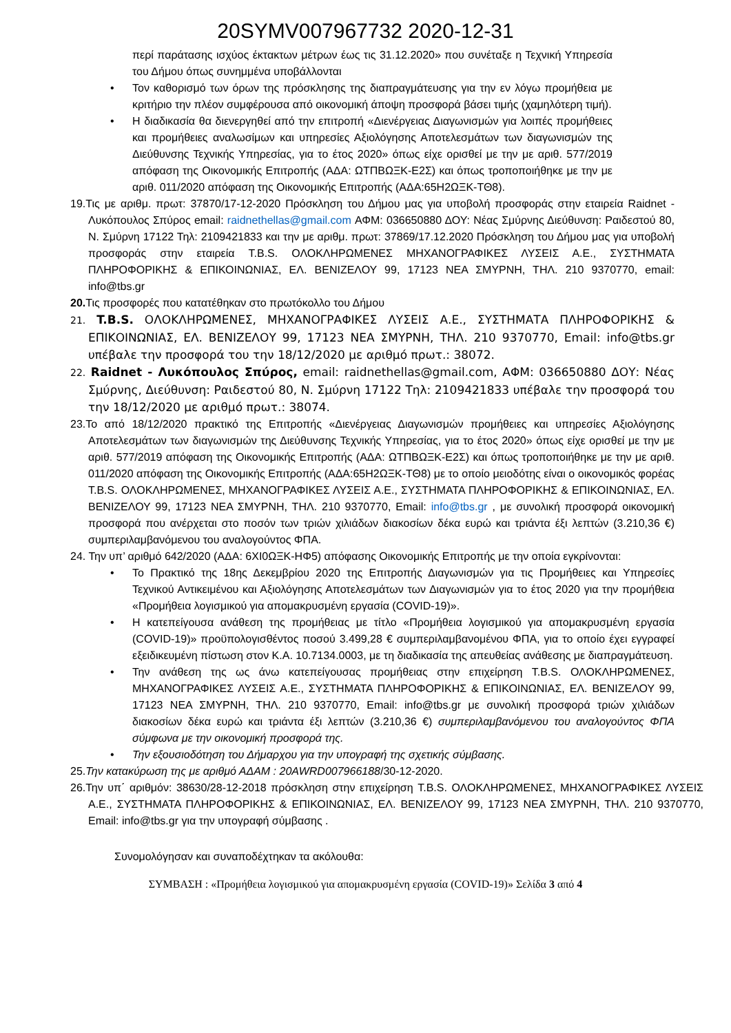20SYMV007967732 2020-12-31
περί παράτασης ισχύος έκτακτων μέτρων έως τις 31.12.2020» που συνέταξε η Τεχνική Υπηρεσία του Δήμου όπως συνημμένα υποβάλλονται
• Τον καθορισμό των όρων της πρόσκλησης της διαπραγμάτευσης για την εν λόγω προμήθεια με κριτήριο την πλέον συμφέρουσα από οικονομική άποψη προσφορά βάσει τιμής (χαμηλότερη τιμή).
• Η διαδικασία θα διενεργηθεί από την επιτροπή «Διενέργειας Διαγωνισμών για λοιπές προμήθειες και προμήθειες αναλωσίμων και υπηρεσίες Αξιολόγησης Αποτελεσμάτων των διαγωνισμών της Διεύθυνσης Τεχνικής Υπηρεσίας, για το έτος 2020» όπως είχε ορισθεί με την με αριθ. 577/2019 απόφαση της Οικονομικής Επιτροπής (ΑΔΑ: ΩΤΠΒΩΞΚ-Ε2Σ) και όπως τροποποιήθηκε με την με αριθ. 011/2020 απόφαση της Οικονομικής Επιτροπής (ΑΔΑ:65Η2ΩΞΚ-ΤΘ8).
19.Τις με αριθμ. πρωτ: 37870/17-12-2020 Πρόσκληση του Δήμου μας για υποβολή προσφοράς στην εταιρεία Raidnet - Λυκόπουλος Σπύρος email: raidnethellas@gmail.com ΑΦΜ: 036650880 ΔΟΥ: Νέας Σμύρνης Διεύθυνση: Ραιδεστού 80, Ν. Σμύρνη 17122 Τηλ: 2109421833 και την με αριθμ. πρωτ: 37869/17.12.2020 Πρόσκληση του Δήμου μας για υποβολή προσφοράς στην εταιρεία T.B.S. ΟΛΟΚΛΗΡΩΜΕΝΕΣ ΜΗΧΑΝΟΓΡΑΦΙΚΕΣ ΛΥΣΕΙΣ Α.Ε., ΣΥΣΤΗΜΑΤΑ ΠΛΗΡΟΦΟΡΙΚΗΣ & ΕΠΙΚΟΙΝΩΝΙΑΣ, ΕΛ. ΒΕΝΙΖΕΛΟΥ 99, 17123 ΝΕΑ ΣΜΥΡΝΗ, ΤΗΛ. 210 9370770, email: info@tbs.gr
20. Τις προσφορές που κατατέθηκαν στο πρωτόκολλο του Δήμου
21. T.B.S. ΟΛΟΚΛΗΡΩΜΕΝΕΣ, ΜΗΧΑΝΟΓΡΑΦΙΚΕΣ ΛΥΣΕΙΣ Α.Ε., ΣΥΣΤΗΜΑΤΑ ΠΛΗΡΟΦΟΡΙΚΗΣ & ΕΠΙΚΟΙΝΩΝΙΑΣ, ΕΛ. ΒΕΝΙΖΕΛΟΥ 99, 17123 ΝΕΑ ΣΜΥΡΝΗ, ΤΗΛ. 210 9370770, Email: info@tbs.gr υπέβαλε την προσφορά του την 18/12/2020 με αριθμό πρωτ.: 38072.
22. Raidnet - Λυκόπουλος Σπύρος, email: raidnethellas@gmail.com, ΑΦΜ: 036650880 ΔΟΥ: Νέας Σμύρνης, Διεύθυνση: Ραιδεστού 80, Ν. Σμύρνη 17122 Τηλ: 2109421833 υπέβαλε την προσφορά του την 18/12/2020 με αριθμό πρωτ.: 38074.
23.Το από 18/12/2020 πρακτικό της Επιτροπής «Διενέργειας Διαγωνισμών προμήθειες και υπηρεσίες Αξιολόγησης Αποτελεσμάτων των διαγωνισμών της Διεύθυνσης Τεχνικής Υπηρεσίας, για το έτος 2020» όπως είχε ορισθεί με την με αριθ. 577/2019 απόφαση της Οικονομικής Επιτροπής (ΑΔΑ: ΩΤΠΒΩΞΚ-Ε2Σ) και όπως τροποποιήθηκε με την με αριθ. 011/2020 απόφαση της Οικονομικής Επιτροπής (ΑΔΑ:65Η2ΩΞΚ-ΤΘ8) με το οποίο μειοδότης είναι ο οικονομικός φορέας T.B.S. ΟΛΟΚΛΗΡΩΜΕΝΕΣ, ΜΗΧΑΝΟΓΡΑΦΙΚΕΣ ΛΥΣΕΙΣ Α.Ε., ΣΥΣΤΗΜΑΤΑ ΠΛΗΡΟΦΟΡΙΚΗΣ & ΕΠΙΚΟΙΝΩΝΙΑΣ, ΕΛ. ΒΕΝΙΖΕΛΟΥ 99, 17123 ΝΕΑ ΣΜΥΡΝΗ, ΤΗΛ. 210 9370770, Email: info@tbs.gr , με συνολική προσφορά οικονομική προσφορά που ανέρχεται στο ποσόν των τριών χιλιάδων διακοσίων δέκα ευρώ και τριάντα έξι λεπτών (3.210,36 €) συμπεριλαμβανόμενου του αναλογούντος ΦΠΑ.
24. Την υπ’ αριθμό 642/2020 (ΑΔΑ: 6ΧΙ0ΩΞΚ-ΗΦ5) απόφασης Οικονομικής Επιτροπής με την οποία εγκρίνονται:
• Το Πρακτικό της 18ης Δεκεμβρίου 2020 της Επιτροπής Διαγωνισμών για τις Προμήθειες και Υπηρεσίες Τεχνικού Αντικειμένου και Αξιολόγησης Αποτελεσμάτων των Διαγωνισμών για το έτος 2020 για την προμήθεια «Προμήθεια λογισμικού για απομακρυσμένη εργασία (COVID-19)».
• Η κατεπείγουσα ανάθεση της προμήθειας με τίτλο «Προμήθεια λογισμικού για απομακρυσμένη εργασία (COVID-19)» προϋπολογισθέντος ποσού 3.499,28 € συμπεριλαμβανομένου ΦΠΑ, για το οποίο έχει εγγραφεί εξειδικευμένη πίστωση στον Κ.Α. 10.7134.0003, με τη διαδικασία της απευθείας ανάθεσης με διαπραγμάτευση.
• Την ανάθεση της ως άνω κατεπείγουσας προμήθειας στην επιχείρηση T.B.S. ΟΛΟΚΛΗΡΩΜΕΝΕΣ, ΜΗΧΑΝΟΓΡΑΦΙΚΕΣ ΛΥΣΕΙΣ Α.Ε., ΣΥΣΤΗΜΑΤΑ ΠΛΗΡΟΦΟΡΙΚΗΣ & ΕΠΙΚΟΙΝΩΝΙΑΣ, ΕΛ. ΒΕΝΙΖΕΛΟΥ 99, 17123 ΝΕΑ ΣΜΥΡΝΗ, ΤΗΛ. 210 9370770, Email: info@tbs.gr με συνολική προσφορά τριών χιλιάδων διακοσίων δέκα ευρώ και τριάντα έξι λεπτών (3.210,36 €) συμπεριλαμβανόμενου του αναλογούντος ΦΠΑ σύμφωνα με την οικονομική προσφορά της.
• Την εξουσιοδότηση του Δήμαρχου για την υπογραφή της σχετικής σύμβασης.
25.Την κατακύρωση της με αριθμό ΑΔΑΜ : 20AWRD007966188/30-12-2020.
26.Την υπ΄ αριθμόν: 38630/28-12-2018 πρόσκληση στην επιχείρηση T.B.S. ΟΛΟΚΛΗΡΩΜΕΝΕΣ, ΜΗΧΑΝΟΓΡΑΦΙΚΕΣ ΛΥΣΕΙΣ Α.Ε., ΣΥΣΤΗΜΑΤΑ ΠΛΗΡΟΦΟΡΙΚΗΣ & ΕΠΙΚΟΙΝΩΝΙΑΣ, ΕΛ. ΒΕΝΙΖΕΛΟΥ 99, 17123 ΝΕΑ ΣΜΥΡΝΗ, ΤΗΛ. 210 9370770, Email: info@tbs.gr για την υπογραφή σύμβασης .
Συνομολόγησαν και συναποδέχτηκαν τα ακόλουθα:
ΣΥΜΒΑΣΗ : «Προμήθεια λογισμικού για απομακρυσμένη εργασία (COVID-19)» Σελίδα 3 από 4